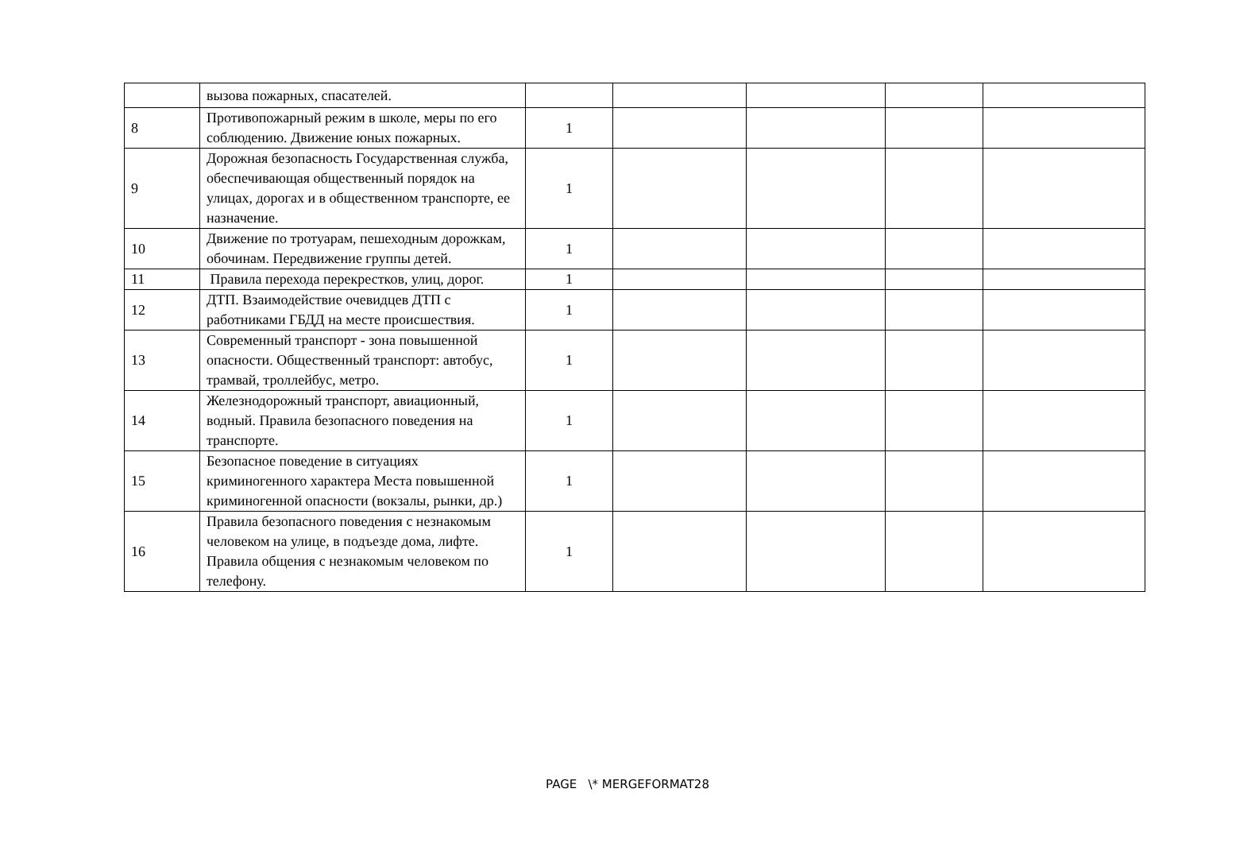| | вызова пожарных, спасателей. | | | | | |
| 8 | Противопожарный режим в школе, меры по его соблюдению. Движение юных пожарных. | 1 | | | | |
| 9 | Дорожная безопасность Государственная служба, обеспечивающая общественный порядок на улицах, дорогах и в общественном транспорте, ее назначение. | 1 | | | | |
| 10 | Движение по тротуарам, пешеходным дорожкам, обочинам. Передвижение группы детей. | 1 | | | | |
| 11 | Правила перехода перекрестков, улиц, дорог. | 1 | | | | |
| 12 | ДТП. Взаимодействие очевидцев ДТП с работниками ГБДД на месте происшествия. | 1 | | | | |
| 13 | Современный транспорт - зона повышенной опасности. Общественный транспорт: автобус, трамвай, троллейбус, метро. | 1 | | | | |
| 14 | Железнодорожный транспорт, авиационный, водный. Правила безопасного поведения на транспорте. | 1 | | | | |
| 15 | Безопасное поведение в ситуациях криминогенного характера Места повышенной криминогенной опасности (вокзалы, рынки, др.) | 1 | | | | |
| 16 | Правила безопасного поведения с незнакомым человеком на улице, в подъезде дома, лифте. Правила общения с незнакомым человеком по телефону. | 1 | | | | |
PAGE \* MERGEFORMAT28